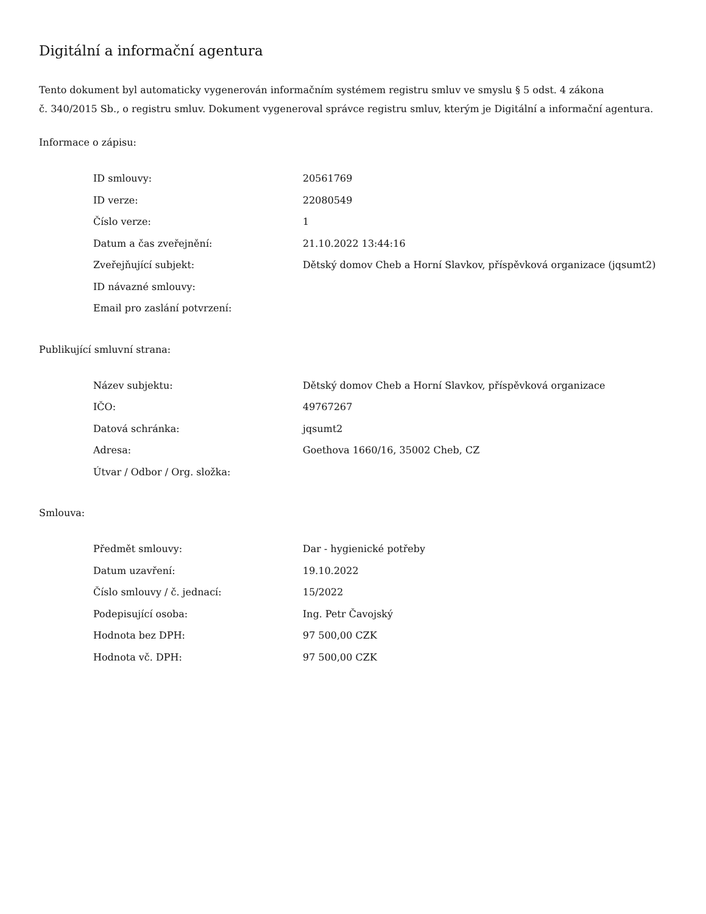Digitální a informační agentura
Tento dokument byl automaticky vygenerován informačním systémem registru smluv ve smyslu § 5 odst. 4 zákona
č. 340/2015 Sb., o registru smluv. Dokument vygeneroval správce registru smluv, kterým je Digitální a informační agentura.
Informace o zápisu:
| ID smlouvy: | 20561769 |
| ID verze: | 22080549 |
| Číslo verze: | 1 |
| Datum a čas zveřejnění: | 21.10.2022 13:44:16 |
| Zveřejňující subjekt: | Dětský domov Cheb a Horní Slavkov, příspěvková organizace (jqsumt2) |
| ID návazné smlouvy: | |
| Email pro zaslání potvrzení: | |
Publikující smluvní strana:
| Název subjektu: | Dětský domov Cheb a Horní Slavkov, příspěvková organizace |
| IČO: | 49767267 |
| Datová schránka: | jqsumt2 |
| Adresa: | Goethova 1660/16, 35002 Cheb, CZ |
| Útvar / Odbor / Org. složka: | |
Smlouva:
| Předmět smlouvy: | Dar - hygienické potřeby |
| Datum uzavření: | 19.10.2022 |
| Číslo smlouvy / č. jednací: | 15/2022 |
| Podepisující osoba: | Ing. Petr Čavojský |
| Hodnota bez DPH: | 97 500,00 CZK |
| Hodnota vč. DPH: | 97 500,00 CZK |